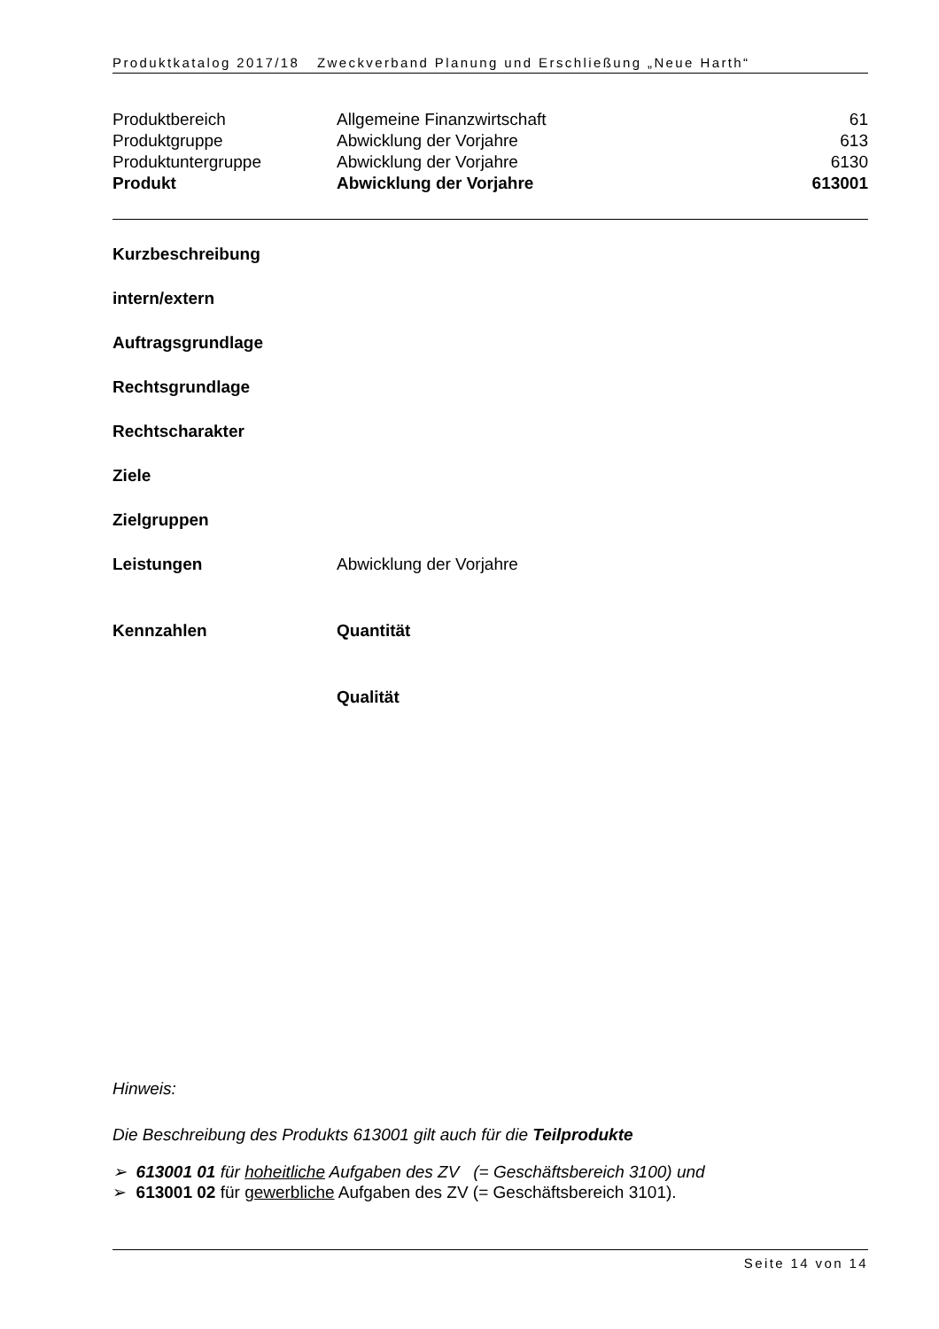Produktkatalog 2017/18 Zweckverband Planung und Erschließung „Neue Harth“
| Produktbereich | Allgemeine Finanzwirtschaft | 61 |
| Produktgruppe | Abwicklung der Vorjahre | 613 |
| Produktuntergruppe | Abwicklung der Vorjahre | 6130 |
| Produkt | Abwicklung der Vorjahre | 613001 |
Kurzbeschreibung
intern/extern
Auftragsgrundlage
Rechtsgrundlage
Rechtscharakter
Ziele
Zielgruppen
Leistungen Abwicklung der Vorjahre
Kennzahlen Quantität
Qualität
Hinweis:
Die Beschreibung des Produkts 613001 gilt auch für die Teilprodukte
➢ 613001 01 für hoheitliche Aufgaben des ZV (= Geschäftsbereich 3100) und
➢ 613001 02 für gewerbliche Aufgaben des ZV (= Geschäftsbereich 3101).
Seite 14 von 14